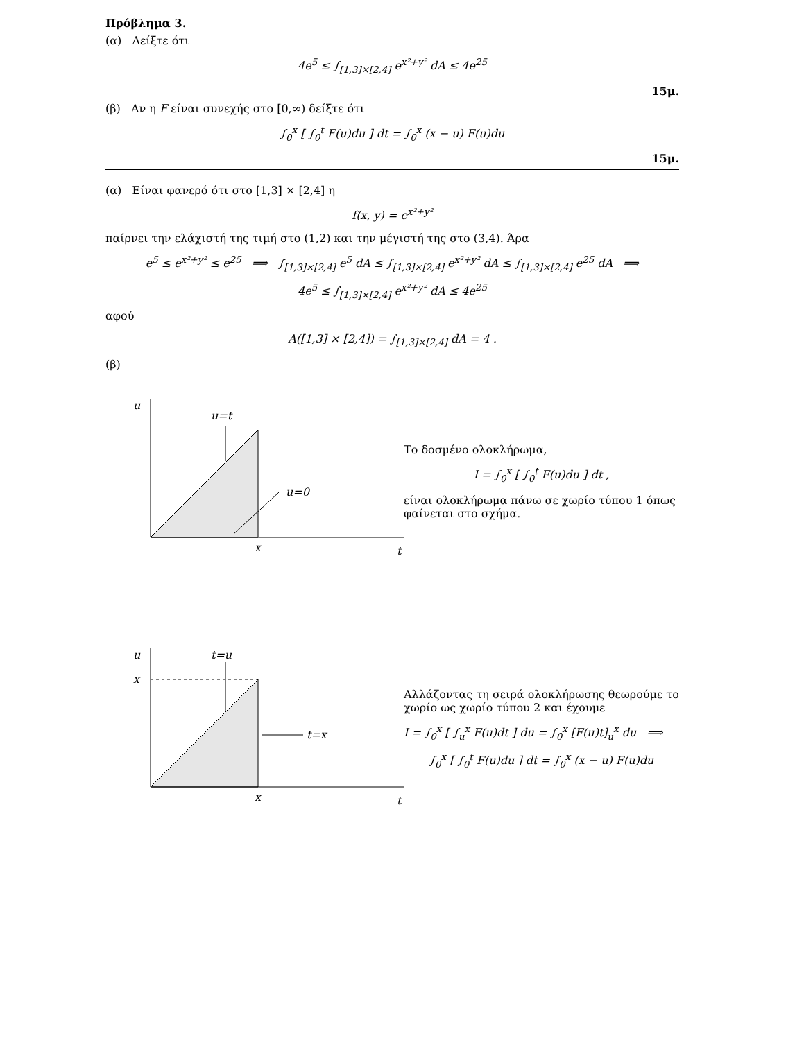Πρόβλημα 3.
(α) Δείξτε ότι
4e<sup>5</sup> ≤ ∫<sub>[1,3]×[2,4]</sub> e<sup>x²+y²</sup> dA ≤ 4e<sup>25</sup>
15μ.
(β) Αν η F είναι συνεχής στο [0,∞) δείξτε ότι
∫<sub>0</sub><sup>x</sup> [ ∫<sub>0</sub><sup>t</sup> F(u)du ] dt = ∫<sub>0</sub><sup>x</sup> (x − u) F(u)du
15μ.
(α) Είναι φανερό ότι στο [1,3] × [2,4] η
f(x, y) = e<sup>x²+y²</sup>
παίρνει την ελάχιστή της τιμή στο (1,2) και την μέγιστή της στο (3,4). Άρα
e<sup>5</sup> ≤ e<sup>x²+y²</sup> ≤ e<sup>25</sup> ⟹ ∫<sub>[1,3]×[2,4]</sub> e<sup>5</sup> dA ≤ ∫<sub>[1,3]×[2,4]</sub> e<sup>x²+y²</sup> dA ≤ ∫<sub>[1,3]×[2,4]</sub> e<sup>25</sup> dA ⟹
4e<sup>5</sup> ≤ ∫<sub>[1,3]×[2,4]</sub> e<sup>x²+y²</sup> dA ≤ 4e<sup>25</sup>
αφού
A([1,3] × [2,4]) = ∫<sub>[1,3]×[2,4]</sub> dA = 4 .
(β)
u
u=t
u=0
x
t
Το δοσμένο ολοκλήρωμα,
I = ∫<sub>0</sub><sup>x</sup> [ ∫<sub>0</sub><sup>t</sup> F(u)du ] dt ,
είναι ολοκλήρωμα πάνω σε χωρίο τύπου 1 όπως φαίνεται στο σχήμα.
u
x
t=u
t=x
x
t
Αλλάζοντας τη σειρά ολοκλήρωσης θεωρούμε το χωρίο ως χωρίο τύπου 2 και έχουμε
I = ∫<sub>0</sub><sup>x</sup> [ ∫<sub>u</sub><sup>x</sup> F(u)dt ] du = ∫<sub>0</sub><sup>x</sup> [F(u)t]<sub>u</sub><sup>x</sup> du ⟹
∫<sub>0</sub><sup>x</sup> [ ∫<sub>0</sub><sup>t</sup> F(u)du ] dt = ∫<sub>0</sub><sup>x</sup> (x − u) F(u)du